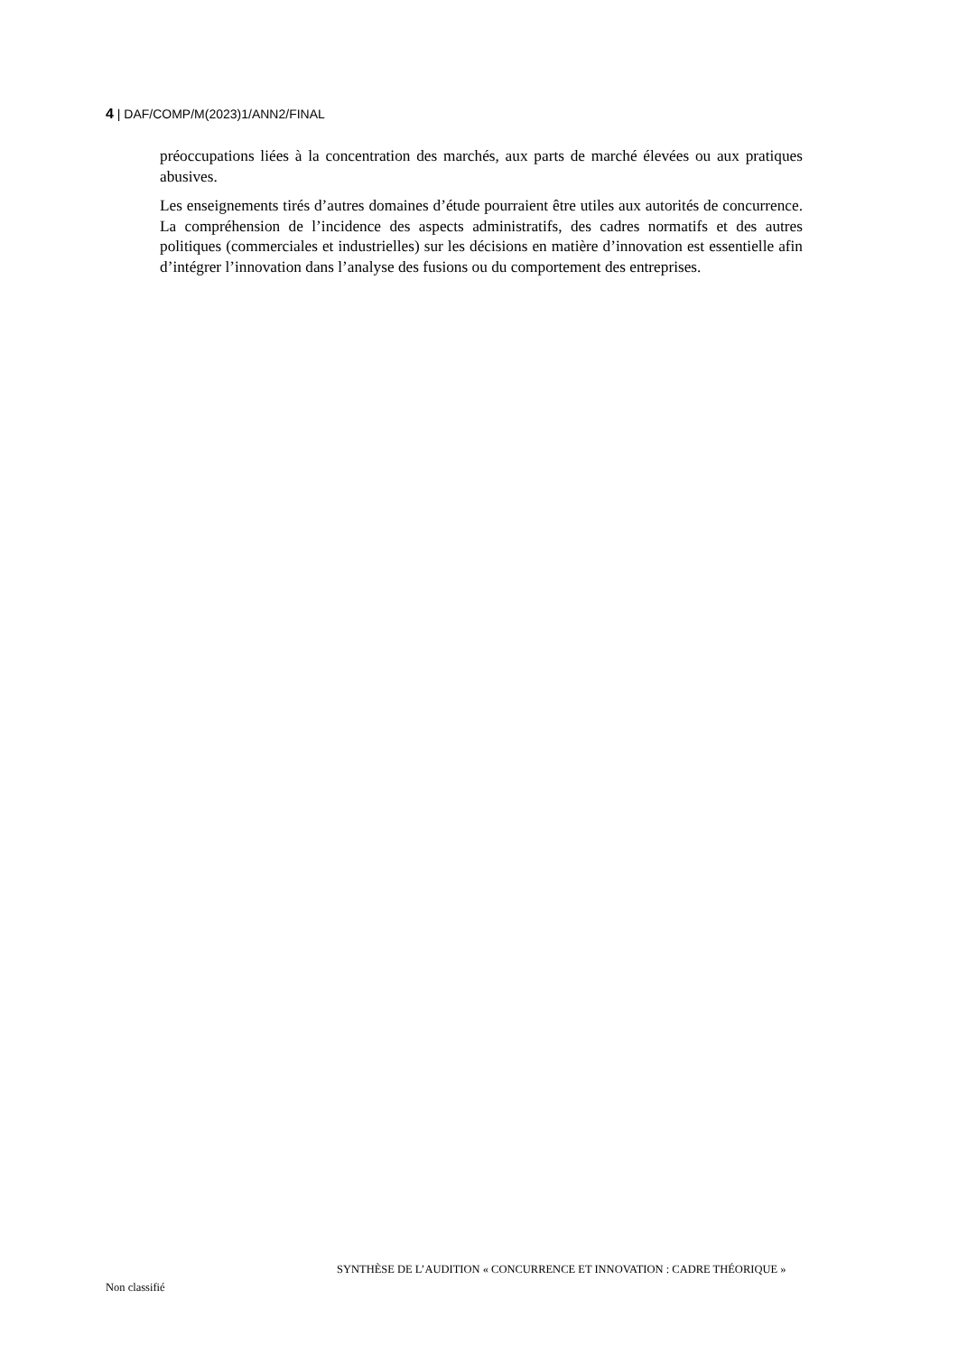4 | DAF/COMP/M(2023)1/ANN2/FINAL
préoccupations liées à la concentration des marchés, aux parts de marché élevées ou aux pratiques abusives.
Les enseignements tirés d’autres domaines d’étude pourraient être utiles aux autorités de concurrence. La compréhension de l’incidence des aspects administratifs, des cadres normatifs et des autres politiques (commerciales et industrielles) sur les décisions en matière d’innovation est essentielle afin d’intégrer l’innovation dans l’analyse des fusions ou du comportement des entreprises.
SYNTHÈSE DE L’AUDITION « CONCURRENCE ET INNOVATION : CADRE THÉORIQUE »
Non classifié